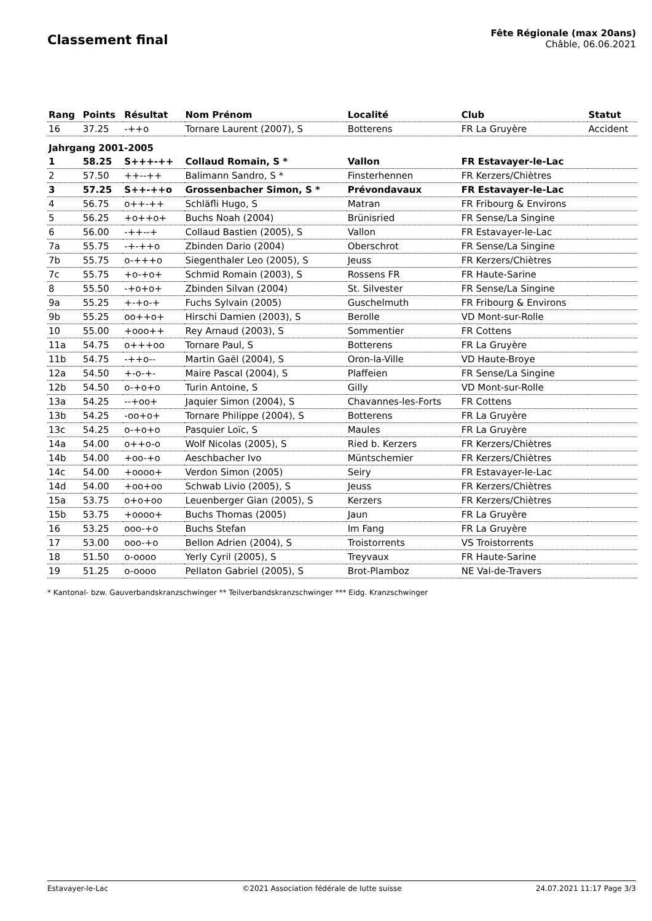Classement final
Fête Régionale (max 20ans)
Châble, 06.06.2021
| Rang | Points | Résultat | Nom Prénom | Localité | Club | Statut |
| --- | --- | --- | --- | --- | --- | --- |
| 16 | 37.25 | -++o | Tornare Laurent (2007), S | Botterens | FR La Gruyère | Accident |
| Jahrgang 2001-2005 | | | | | | |
| 1 | 58.25 | S+++-++ | Collaud Romain, S * | Vallon | FR Estavayer-le-Lac | |
| 2 | 57.50 | ++--++ | Balimann Sandro, S * | Finsterhennen | FR Kerzers/Chiètres | |
| 3 | 57.25 | S++-++o | Grossenbacher Simon, S * | Prévondavaux | FR Estavayer-le-Lac | |
| 4 | 56.75 | o++-++ | Schläfli Hugo, S | Matran | FR Fribourg & Environs | |
| 5 | 56.25 | +o++o+ | Buchs Noah (2004) | Brünisried | FR Sense/La Singine | |
| 6 | 56.00 | -++--+ | Collaud Bastien (2005), S | Vallon | FR Estavayer-le-Lac | |
| 7a | 55.75 | -+-++o | Zbinden Dario (2004) | Oberschrot | FR Sense/La Singine | |
| 7b | 55.75 | o-+++o | Siegenthaler Leo (2005), S | Jeuss | FR Kerzers/Chiètres | |
| 7c | 55.75 | +o-+o+ | Schmid Romain (2003), S | Rossens FR | FR Haute-Sarine | |
| 8 | 55.50 | -+o+o+ | Zbinden Silvan (2004) | St. Silvester | FR Sense/La Singine | |
| 9a | 55.25 | +-+o-+ | Fuchs Sylvain (2005) | Guschelmuth | FR Fribourg & Environs | |
| 9b | 55.25 | oo++o+ | Hirschi Damien (2003), S | Berolle | VD Mont-sur-Rolle | |
| 10 | 55.00 | +ooo++ | Rey Arnaud (2003), S | Sommentier | FR Cottens | |
| 11a | 54.75 | o+++oo | Tornare Paul, S | Botterens | FR La Gruyère | |
| 11b | 54.75 | -++o-- | Martin Gaël (2004), S | Oron-la-Ville | VD Haute-Broye | |
| 12a | 54.50 | +-o-+- | Maire Pascal (2004), S | Plaffeien | FR Sense/La Singine | |
| 12b | 54.50 | o-+o+o | Turin Antoine, S | Gilly | VD Mont-sur-Rolle | |
| 13a | 54.25 | --+oo+ | Jaquier Simon (2004), S | Chavannes-les-Forts | FR Cottens | |
| 13b | 54.25 | -oo+o+ | Tornare Philippe (2004), S | Botterens | FR La Gruyère | |
| 13c | 54.25 | o-+o+o | Pasquier Loïc, S | Maules | FR La Gruyère | |
| 14a | 54.00 | o++o-o | Wolf Nicolas (2005), S | Ried b. Kerzers | FR Kerzers/Chiètres | |
| 14b | 54.00 | +oo-+o | Aeschbacher Ivo | Müntschemier | FR Kerzers/Chiètres | |
| 14c | 54.00 | +oooo+ | Verdon Simon (2005) | Seiry | FR Estavayer-le-Lac | |
| 14d | 54.00 | +oo+oo | Schwab Livio (2005), S | Jeuss | FR Kerzers/Chiètres | |
| 15a | 53.75 | o+o+oo | Leuenberger Gian (2005), S | Kerzers | FR Kerzers/Chiètres | |
| 15b | 53.75 | +oooo+ | Buchs Thomas (2005) | Jaun | FR La Gruyère | |
| 16 | 53.25 | ooo-+o | Buchs Stefan | Im Fang | FR La Gruyère | |
| 17 | 53.00 | ooo-+o | Bellon Adrien (2004), S | Troistorrents | VS Troistorrents | |
| 18 | 51.50 | o-oooo | Yerly Cyril (2005), S | Treyvaux | FR Haute-Sarine | |
| 19 | 51.25 | o-oooo | Pellaton Gabriel (2005), S | Brot-Plamboz | NE Val-de-Travers | |
* Kantonal- bzw. Gauverbandskranzschwinger ** Teilverbandskranzschwinger *** Eidg. Kranzschwinger
Estavayer-le-Lac ©2021 Association fédérale de lutte suisse 24.07.2021 11:17 Page 3/3